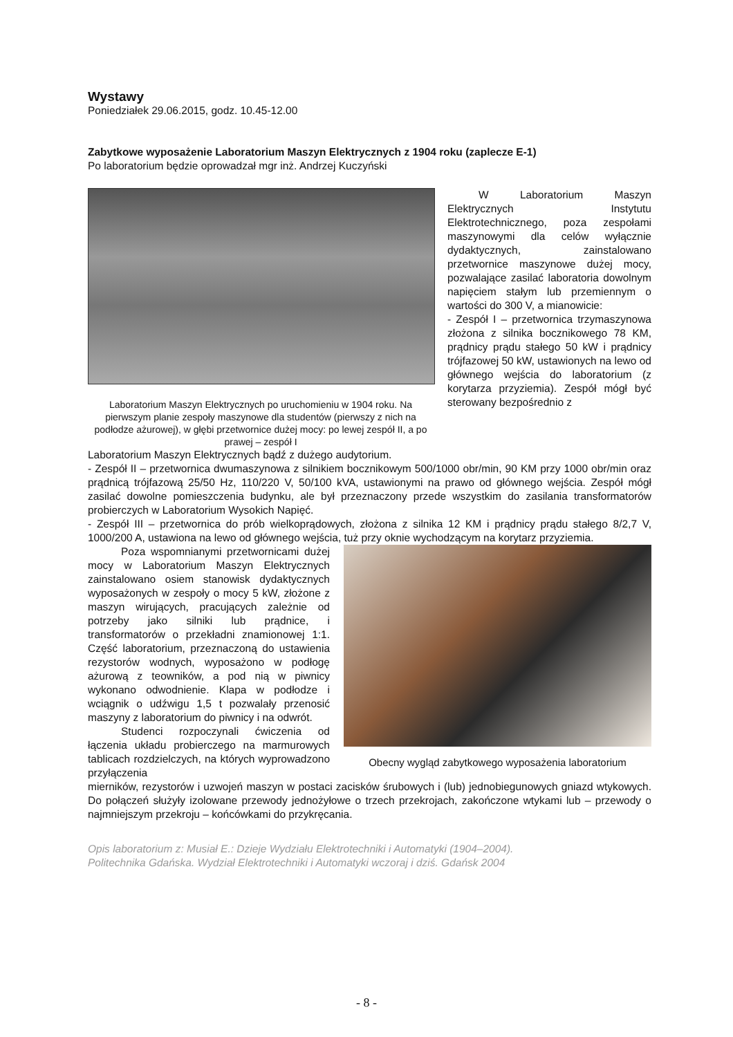Wystawy
Poniedziałek 29.06.2015, godz. 10.45-12.00
Zabytkowe wyposażenie Laboratorium Maszyn Elektrycznych z 1904 roku (zaplecze E-1)
Po laboratorium będzie oprowadzał mgr inż. Andrzej Kuczyński
Laboratorium Maszyn Elektrycznych po uruchomieniu w 1904 roku. Na pierwszym planie zespoły maszynowe dla studentów (pierwszy z nich na podłodze ażurowej), w głębi przetwornice dużej mocy: po lewej zespół II, a po prawej – zespół I
W Laboratorium Maszyn Elektrycznych Instytutu Elektrotechnicznego, poza zespołami maszynowymi dla celów wyłącznie dydaktycznych, zainstalowano przetwornice maszynowe dużej mocy, pozwalające zasilać laboratoria dowolnym napięciem stałym lub przemiennym o wartości do 300 V, a mianowicie:
- Zespół I – przetwornica trzymaszynowa złożona z silnika bocznikowego 78 KM, prądnicy prądu stałego 50 kW i prądnicy trójfazowej 50 kW, ustawionych na lewo od głównego wejścia do laboratorium (z korytarza przyziemia). Zespół mógł być sterowany bezpośrednio z
Laboratorium Maszyn Elektrycznych bądź z dużego audytorium.
- Zespół II – przetwornica dwumaszynowa z silnikiem bocznikowym 500/1000 obr/min, 90 KM przy 1000 obr/min oraz prądnicą trójfazową 25/50 Hz, 110/220 V, 50/100 kVA, ustawionymi na prawo od głównego wejścia. Zespół mógł zasilać dowolne pomieszczenia budynku, ale był przeznaczony przede wszystkim do zasilania transformatorów probierczych w Laboratorium Wysokich Napięć.
- Zespół III – przetwornica do prób wielkoprądowych, złożona z silnika 12 KM i prądnicy prądu stałego 8/2,7 V, 1000/200 A, ustawiona na lewo od głównego wejścia, tuż przy oknie wychodzącym na korytarz przyziemia.
Poza wspomnianymi przetwornicami dużej mocy w Laboratorium Maszyn Elektrycznych zainstalowano osiem stanowisk dydaktycznych wyposażonych w zespoły o mocy 5 kW, złożone z maszyn wirujących, pracujących zależnie od potrzeby jako silniki lub prądnice, i transformatorów o przekładni znamionowej 1:1. Część laboratorium, przeznaczoną do ustawienia rezystorów wodnych, wyposażono w podłogę ażurową z teowników, a pod nią w piwnicy wykonano odwodnienie. Klapa w podłodze i wciągnik o udźwigu 1,5 t pozwalały przenosić maszyny z laboratorium do piwnicy i na odwrót.
Studenci rozpoczynali ćwiczenia od łączenia układu probierczego na marmurowych tablicach rozdzielczych, na których wyprowadzono przyłączenia
Obecny wygląd zabytkowego wyposażenia laboratorium
mierników, rezystorów i uzwojeń maszyn w postaci zacisków śrubowych i (lub) jednobiegunowych gniazd wtykowych. Do połączeń służyły izolowane przewody jednożyłowe o trzech przekrojach, zakończone wtykami lub – przewody o najmniejszym przekroju – końcówkami do przykręcania.
Opis laboratorium z: Musiał E.: Dzieje Wydziału Elektrotechniki i Automatyki (1904–2004).
Politechnika Gdańska. Wydział Elektrotechniki i Automatyki wczoraj i dziś. Gdańsk 2004
- 8 -